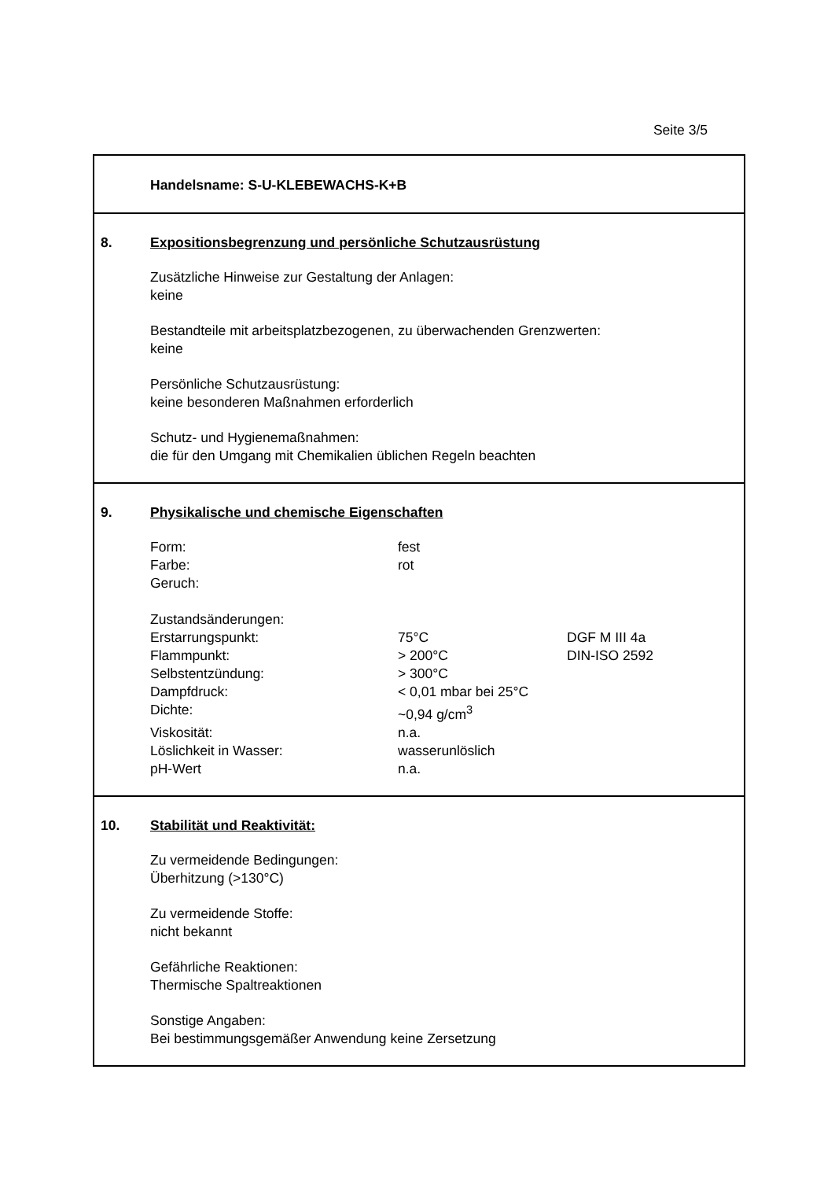Seite 3/5
Handelsname: S-U-KLEBEWACHS-K+B
8. Expositionsbegrenzung und persönliche Schutzausrüstung
Zusätzliche Hinweise zur Gestaltung der Anlagen:
keine
Bestandteile mit arbeitsplatzbezogenen, zu überwachenden Grenzwerten:
keine
Persönliche Schutzausrüstung:
keine besonderen Maßnahmen erforderlich
Schutz- und Hygienemaßnahmen:
die für den Umgang mit Chemikalien üblichen Regeln beachten
9. Physikalische und chemische Eigenschaften
| Form: | fest | |
| Farbe: | rot | |
| Geruch: | | |
| Zustandsänderungen: | | |
| Erstarrungspunkt: | 75°C | DGF M III 4a |
| Flammpunkt: | > 200°C | DIN-ISO 2592 |
| Selbstentzündung: | > 300°C | |
| Dampfdruck: | < 0,01 mbar bei 25°C | |
| Dichte: | ~0,94 g/cm<sup>3</sup> | |
| Viskosität: | n.a. | |
| Löslichkeit in Wasser: | wasserunlöslich | |
| pH-Wert | n.a. | |
10. Stabilität und Reaktivität:
Zu vermeidende Bedingungen:
Überhitzung (>130°C)
Zu vermeidende Stoffe:
nicht bekannt
Gefährliche Reaktionen:
Thermische Spaltreaktionen
Sonstige Angaben:
Bei bestimmungsgemäßer Anwendung keine Zersetzung